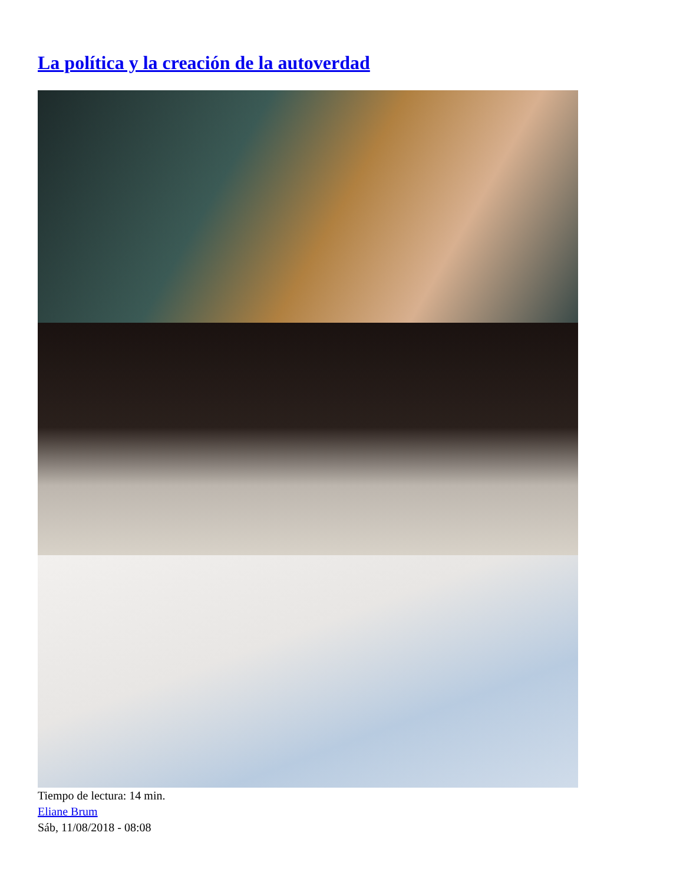La política y la creación de la autoverdad
Tiempo de lectura: 14 min.
Eliane Brum
Sáb, 11/08/2018 - 08:08